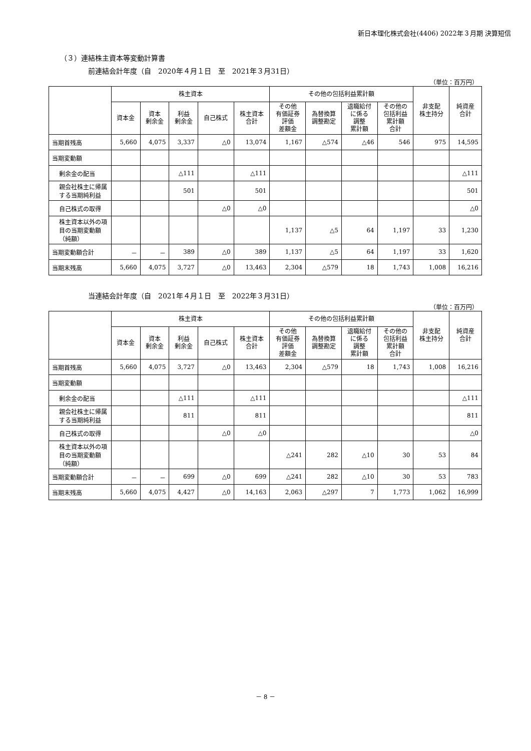新日本理化株式会社(4406) 2022年３月期 決算短信
（３）連結株主資本等変動計算書
前連結会計年度（自　2020年４月１日　至　2021年３月31日）
（単位：百万円）
| | 株主資本 | | | | | その他の包括利益累計額 | | | | 非支配 株主持分 | 純資産 合計 |
| --- | --- | --- | --- | --- | --- | --- | --- | --- | --- | --- | --- |
| | 資本金 | 資本 剰余金 | 利益 剰余金 | 自己株式 | 株主資本 合計 | その他 有価証券 評価 差額金 | 為替換算 調整勘定 | 退職給付 に係る 調整 累計額 | その他の 包括利益 累計額 合計 | | |
| 当期首残高 | 5,660 | 4,075 | 3,337 | △0 | 13,074 | 1,167 | △574 | △46 | 546 | 975 | 14,595 |
| 当期変動額 | | | | | | | | | | | |
| 剰余金の配当 | | | △111 | | △111 | | | | | | △111 |
| 親会社株主に帰属する当期純利益 | | | 501 | | 501 | | | | | | 501 |
| 自己株式の取得 | | | | △0 | △0 | | | | | | △0 |
| 株主資本以外の項目の当期変動額（純額） | | | | | | 1,137 | △5 | 64 | 1,197 | 33 | 1,230 |
| 当期変動額合計 | － | － | 389 | △0 | 389 | 1,137 | △5 | 64 | 1,197 | 33 | 1,620 |
| 当期末残高 | 5,660 | 4,075 | 3,727 | △0 | 13,463 | 2,304 | △579 | 18 | 1,743 | 1,008 | 16,216 |
当連結会計年度（自　2021年４月１日　至　2022年３月31日）
（単位：百万円）
| | 株主資本 | | | | | その他の包括利益累計額 | | | | 非支配 株主持分 | 純資産 合計 |
| --- | --- | --- | --- | --- | --- | --- | --- | --- | --- | --- | --- |
| | 資本金 | 資本 剰余金 | 利益 剰余金 | 自己株式 | 株主資本 合計 | その他 有価証券 評価 差額金 | 為替換算 調整勘定 | 退職給付 に係る 調整 累計額 | その他の 包括利益 累計額 合計 | | |
| 当期首残高 | 5,660 | 4,075 | 3,727 | △0 | 13,463 | 2,304 | △579 | 18 | 1,743 | 1,008 | 16,216 |
| 当期変動額 | | | | | | | | | | | |
| 剰余金の配当 | | | △111 | | △111 | | | | | | △111 |
| 親会社株主に帰属する当期純利益 | | | 811 | | 811 | | | | | | 811 |
| 自己株式の取得 | | | | △0 | △0 | | | | | | △0 |
| 株主資本以外の項目の当期変動額（純額） | | | | | | △241 | 282 | △10 | 30 | 53 | 84 |
| 当期変動額合計 | － | － | 699 | △0 | 699 | △241 | 282 | △10 | 30 | 53 | 783 |
| 当期末残高 | 5,660 | 4,075 | 4,427 | △0 | 14,163 | 2,063 | △297 | 7 | 1,773 | 1,062 | 16,999 |
－ 8 －